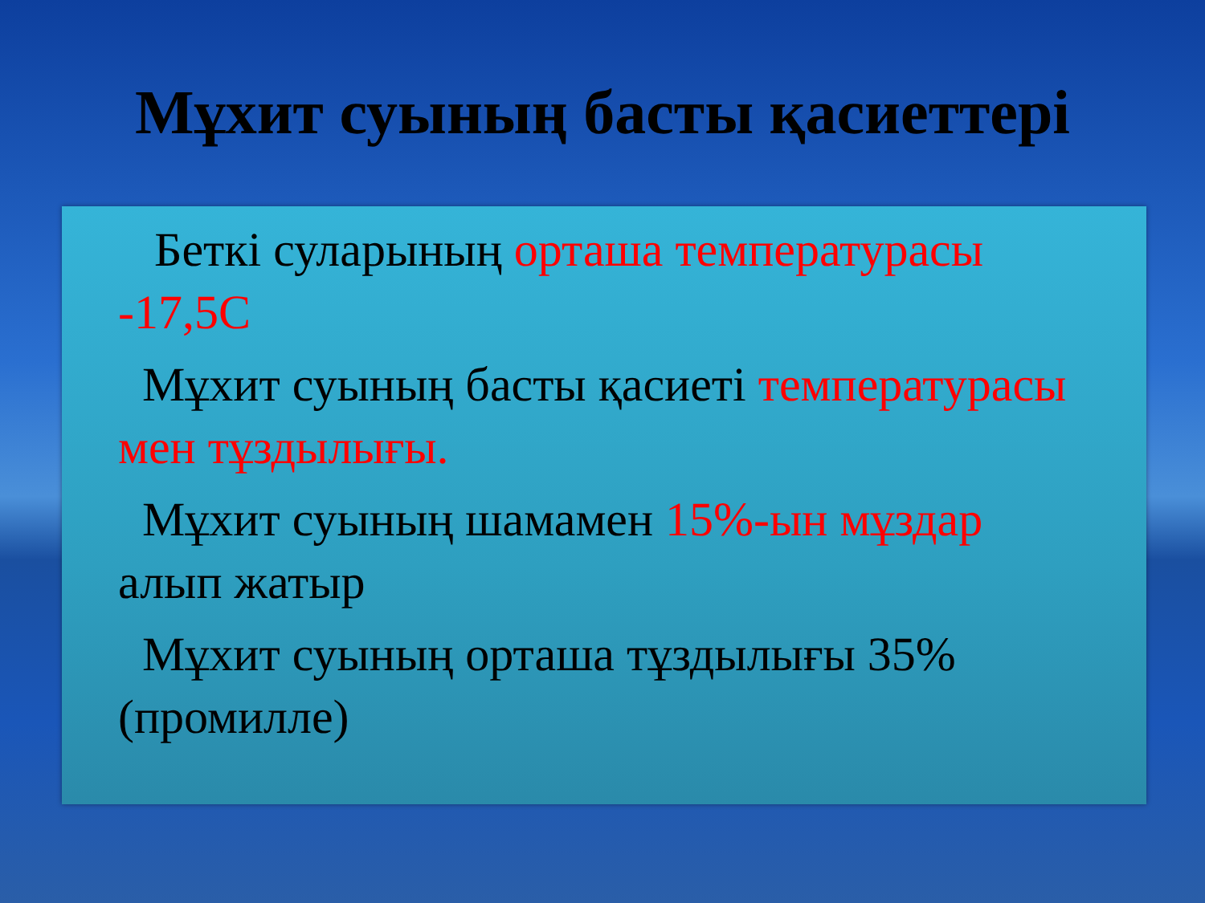Мұхит суының басты қасиеттері
Беткі суларының орташа температурасы -17,5С
Мұхит суының басты қасиеті температурасы мен тұздылығы.
Мұхит суының шамамен 15%-ын мұздар алып жатыр
Мұхит суының орташа тұздылығы 35% (промилле)